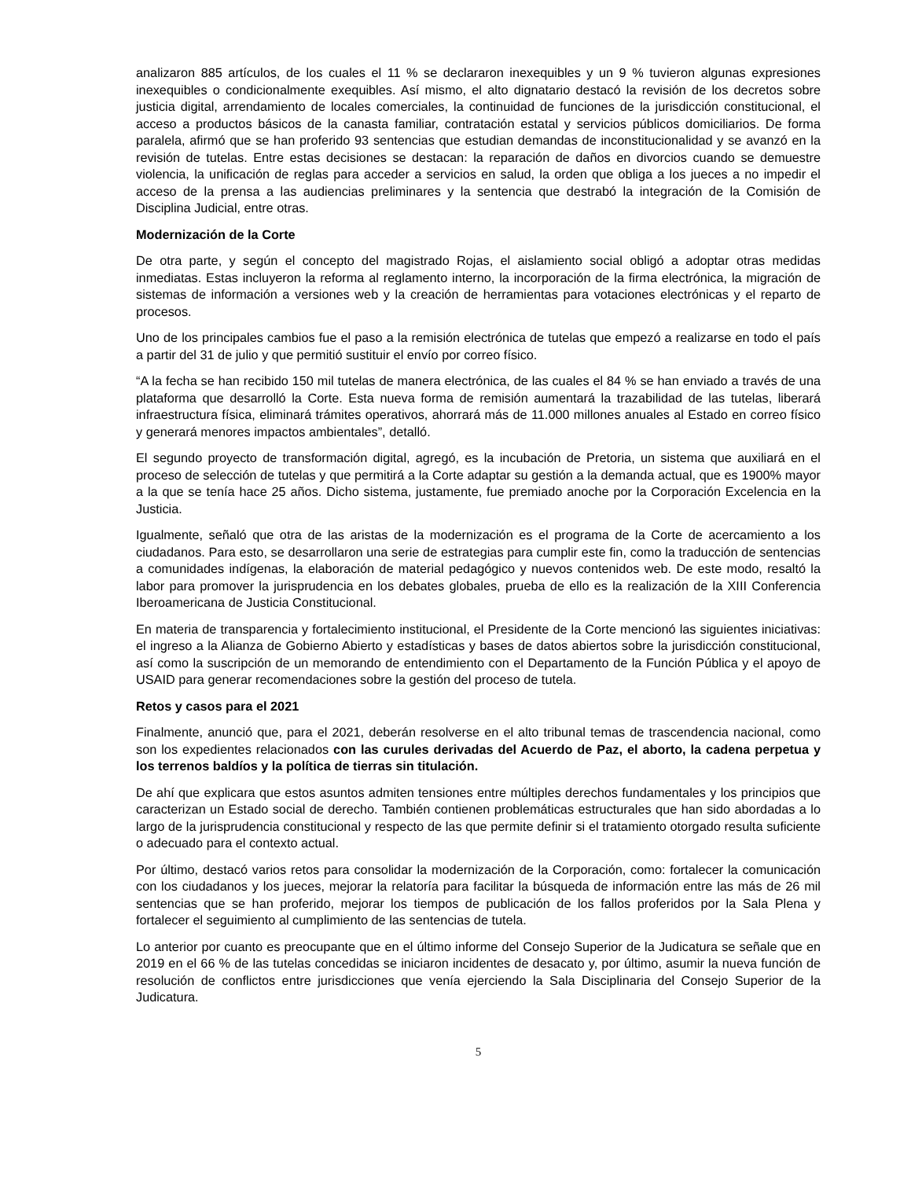analizaron 885 artículos, de los cuales el 11 % se declararon inexequibles y un 9 % tuvieron algunas expresiones inexequibles o condicionalmente exequibles. Así mismo, el alto dignatario destacó la revisión de los decretos sobre justicia digital, arrendamiento de locales comerciales, la continuidad de funciones de la jurisdicción constitucional, el acceso a productos básicos de la canasta familiar, contratación estatal y servicios públicos domiciliarios. De forma paralela, afirmó que se han proferido 93 sentencias que estudian demandas de inconstitucionalidad y se avanzó en la revisión de tutelas. Entre estas decisiones se destacan: la reparación de daños en divorcios cuando se demuestre violencia, la unificación de reglas para acceder a servicios en salud, la orden que obliga a los jueces a no impedir el acceso de la prensa a las audiencias preliminares y la sentencia que destrabó la integración de la Comisión de Disciplina Judicial, entre otras.
Modernización de la Corte
De otra parte, y según el concepto del magistrado Rojas, el aislamiento social obligó a adoptar otras medidas inmediatas. Estas incluyeron la reforma al reglamento interno, la incorporación de la firma electrónica, la migración de sistemas de información a versiones web y la creación de herramientas para votaciones electrónicas y el reparto de procesos.
Uno de los principales cambios fue el paso a la remisión electrónica de tutelas que empezó a realizarse en todo el país a partir del 31 de julio y que permitió sustituir el envío por correo físico.
“A la fecha se han recibido 150 mil tutelas de manera electrónica, de las cuales el 84 % se han enviado a través de una plataforma que desarrolló la Corte. Esta nueva forma de remisión aumentará la trazabilidad de las tutelas, liberará infraestructura física, eliminará trámites operativos, ahorrará más de 11.000 millones anuales al Estado en correo físico y generará menores impactos ambientales”, detalló.
El segundo proyecto de transformación digital, agregó, es la incubación de Pretoria, un sistema que auxiliará en el proceso de selección de tutelas y que permitirá a la Corte adaptar su gestión a la demanda actual, que es 1900% mayor a la que se tenía hace 25 años. Dicho sistema, justamente, fue premiado anoche por la Corporación Excelencia en la Justicia.
Igualmente, señaló que otra de las aristas de la modernización es el programa de la Corte de acercamiento a los ciudadanos. Para esto, se desarrollaron una serie de estrategias para cumplir este fin, como la traducción de sentencias a comunidades indígenas, la elaboración de material pedagógico y nuevos contenidos web. De este modo, resaltó la labor para promover la jurisprudencia en los debates globales, prueba de ello es la realización de la XIII Conferencia Iberoamericana de Justicia Constitucional.
En materia de transparencia y fortalecimiento institucional, el Presidente de la Corte mencionó las siguientes iniciativas: el ingreso a la Alianza de Gobierno Abierto y estadísticas y bases de datos abiertos sobre la jurisdicción constitucional, así como la suscripción de un memorando de entendimiento con el Departamento de la Función Pública y el apoyo de USAID para generar recomendaciones sobre la gestión del proceso de tutela.
Retos y casos para el 2021
Finalmente, anunció que, para el 2021, deberán resolverse en el alto tribunal temas de trascendencia nacional, como son los expedientes relacionados con las curules derivadas del Acuerdo de Paz, el aborto, la cadena perpetua y los terrenos baldíos y la política de tierras sin titulación.
De ahí que explicara que estos asuntos admiten tensiones entre múltiples derechos fundamentales y los principios que caracterizan un Estado social de derecho. También contienen problemáticas estructurales que han sido abordadas a lo largo de la jurisprudencia constitucional y respecto de las que permite definir si el tratamiento otorgado resulta suficiente o adecuado para el contexto actual.
Por último, destacó varios retos para consolidar la modernización de la Corporación, como: fortalecer la comunicación con los ciudadanos y los jueces, mejorar la relatoría para facilitar la búsqueda de información entre las más de 26 mil sentencias que se han proferido, mejorar los tiempos de publicación de los fallos proferidos por la Sala Plena y fortalecer el seguimiento al cumplimiento de las sentencias de tutela.
Lo anterior por cuanto es preocupante que en el último informe del Consejo Superior de la Judicatura se señale que en 2019 en el 66 % de las tutelas concedidas se iniciaron incidentes de desacato y, por último, asumir la nueva función de resolución de conflictos entre jurisdicciones que venía ejerciendo la Sala Disciplinaria del Consejo Superior de la Judicatura.
5